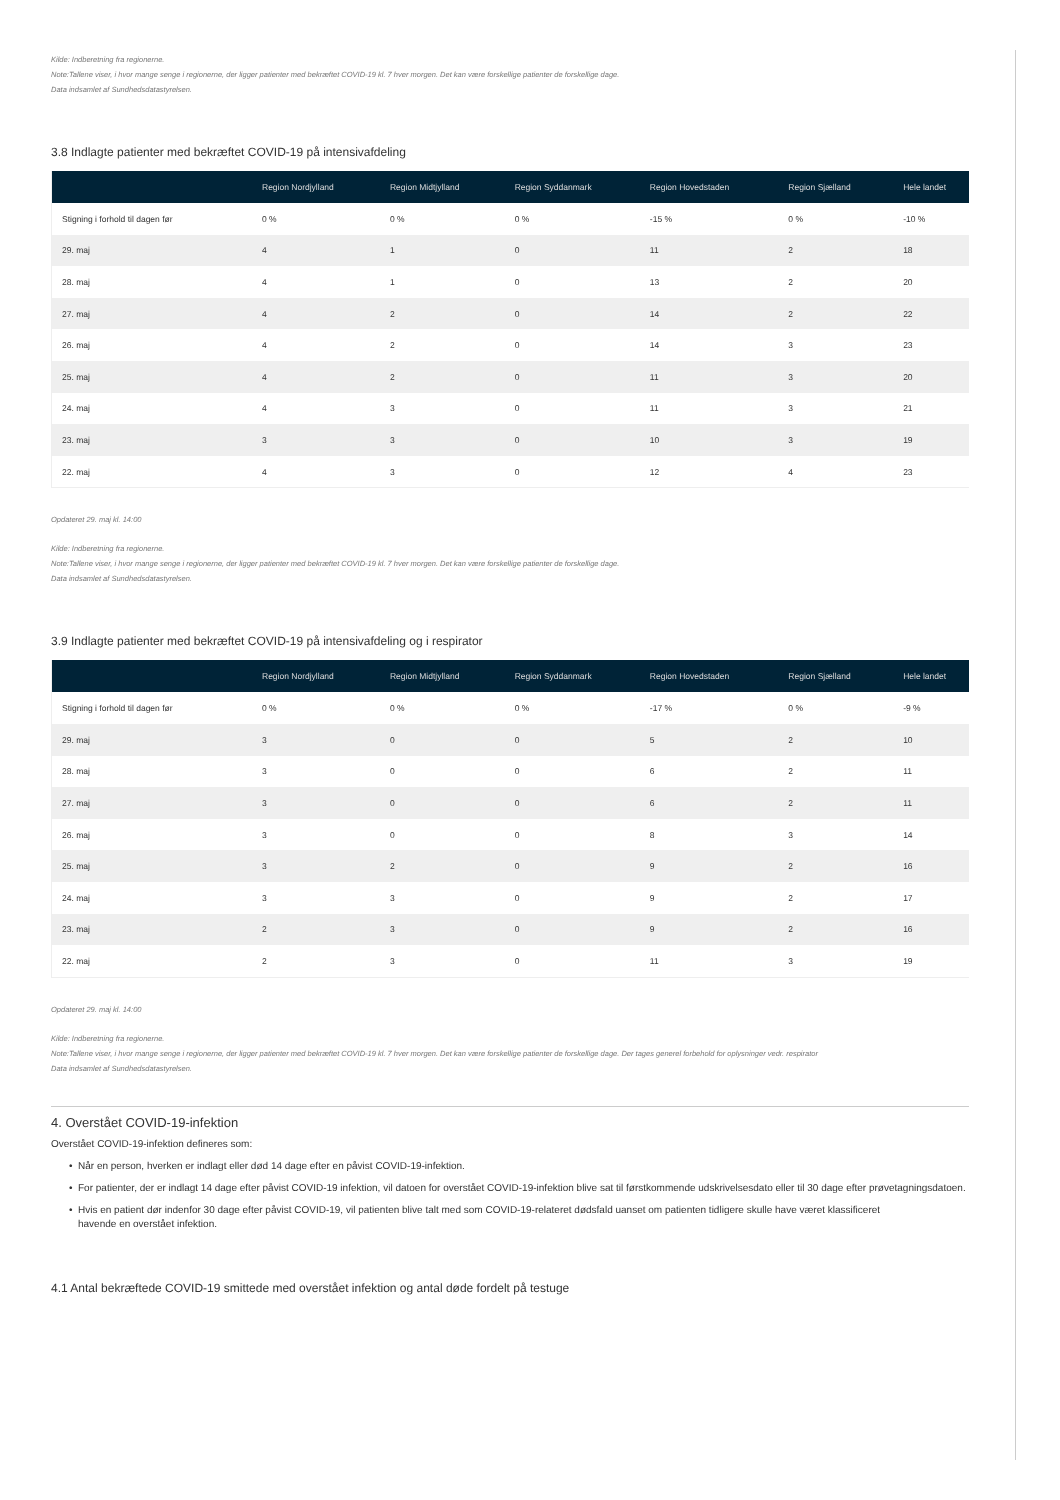Kilde: Indberetning fra regionerne.
Note:Tallene viser, i hvor mange senge i regionerne, der ligger patienter med bekræftet COVID-19 kl. 7 hver morgen. Det kan være forskellige patienter de forskellige dage.
Data indsamlet af Sundhedsdatastyrelsen.
3.8 Indlagte patienter med bekræftet COVID-19 på intensivafdeling
| | Region Nordjylland | Region Midtjylland | Region Syddanmark | Region Hovedstaden | Region Sjælland | Hele landet |
| --- | --- | --- | --- | --- | --- | --- |
| Stigning i forhold til dagen før | 0 % | 0 % | 0 % | -15 % | 0 % | -10 % |
| 29. maj | 4 | 1 | 0 | 11 | 2 | 18 |
| 28. maj | 4 | 1 | 0 | 13 | 2 | 20 |
| 27. maj | 4 | 2 | 0 | 14 | 2 | 22 |
| 26. maj | 4 | 2 | 0 | 14 | 3 | 23 |
| 25. maj | 4 | 2 | 0 | 11 | 3 | 20 |
| 24. maj | 4 | 3 | 0 | 11 | 3 | 21 |
| 23. maj | 3 | 3 | 0 | 10 | 3 | 19 |
| 22. maj | 4 | 3 | 0 | 12 | 4 | 23 |
Opdateret 29. maj kl. 14:00
Kilde: Indberetning fra regionerne.
Note:Tallene viser, i hvor mange senge i regionerne, der ligger patienter med bekræftet COVID-19 kl. 7 hver morgen. Det kan være forskellige patienter de forskellige dage.
Data indsamlet af Sundhedsdatastyrelsen.
3.9 Indlagte patienter med bekræftet COVID-19 på intensivafdeling og i respirator
| | Region Nordjylland | Region Midtjylland | Region Syddanmark | Region Hovedstaden | Region Sjælland | Hele landet |
| --- | --- | --- | --- | --- | --- | --- |
| Stigning i forhold til dagen før | 0 % | 0 % | 0 % | -17 % | 0 % | -9 % |
| 29. maj | 3 | 0 | 0 | 5 | 2 | 10 |
| 28. maj | 3 | 0 | 0 | 6 | 2 | 11 |
| 27. maj | 3 | 0 | 0 | 6 | 2 | 11 |
| 26. maj | 3 | 0 | 0 | 8 | 3 | 14 |
| 25. maj | 3 | 2 | 0 | 9 | 2 | 16 |
| 24. maj | 3 | 3 | 0 | 9 | 2 | 17 |
| 23. maj | 2 | 3 | 0 | 9 | 2 | 16 |
| 22. maj | 2 | 3 | 0 | 11 | 3 | 19 |
Opdateret 29. maj kl. 14:00
Kilde: Indberetning fra regionerne.
Note:Tallene viser, i hvor mange senge i regionerne, der ligger patienter med bekræftet COVID-19 kl. 7 hver morgen. Det kan være forskellige patienter de forskellige dage. Der tages generel forbehold for oplysninger vedr. respirator
Data indsamlet af Sundhedsdatastyrelsen.
4. Overstået COVID-19-infektion
Overstået COVID-19-infektion defineres som:
Når en person, hverken er indlagt eller død 14 dage efter en påvist COVID-19-infektion.
For patienter, der er indlagt 14 dage efter påvist COVID-19 infektion, vil datoen for overstået COVID-19-infektion blive sat til førstkommende udskrivelsesdato eller til 30 dage efter prøvetagningsdatoen.
Hvis en patient dør indenfor 30 dage efter påvist COVID-19, vil patienten blive talt med som COVID-19-relateret dødsfald uanset om patienten tidligere skulle have været klassificeret
havende en overstået infektion.
4.1 Antal bekræftede COVID-19 smittede med overstået infektion og antal døde fordelt på testuge